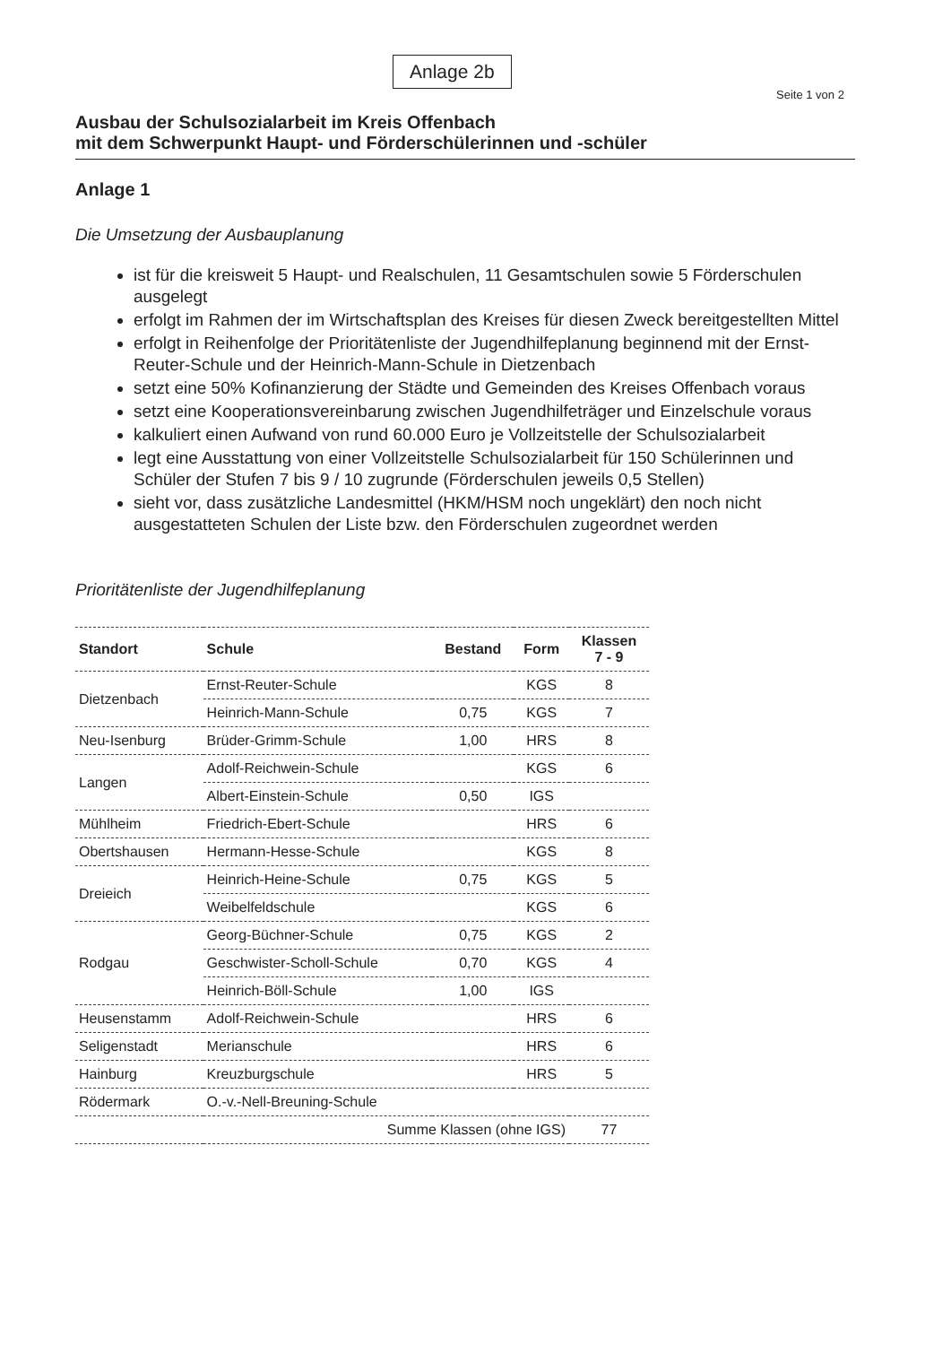Anlage 2b
Seite 1 von 2
Ausbau der Schulsozialarbeit im Kreis Offenbach
mit dem Schwerpunkt Haupt- und Förderschülerinnen und -schüler
Anlage 1
Die Umsetzung der Ausbauplanung
ist für die kreisweit 5 Haupt- und Realschulen, 11 Gesamtschulen sowie 5 Förderschulen ausgelegt
erfolgt im Rahmen der im Wirtschaftsplan des Kreises für diesen Zweck bereitgestellten Mittel
erfolgt in Reihenfolge der Prioritätenliste der Jugendhilfeplanung beginnend mit der Ernst-Reuter-Schule und der Heinrich-Mann-Schule in Dietzenbach
setzt eine 50% Kofinanzierung der Städte und Gemeinden des Kreises Offenbach voraus
setzt eine Kooperationsvereinbarung zwischen Jugendhilfeträger und Einzelschule voraus
kalkuliert einen Aufwand von rund 60.000 Euro je Vollzeitstelle der Schulsozialarbeit
legt eine Ausstattung von einer Vollzeitstelle Schulsozialarbeit für 150 Schülerinnen und Schüler der Stufen 7 bis 9 / 10 zugrunde (Förderschulen jeweils 0,5 Stellen)
sieht vor, dass zusätzliche Landesmittel (HKM/HSM noch ungeklärt) den noch nicht ausgestatteten Schulen der Liste bzw. den Förderschulen zugeordnet werden
Prioritätenliste der Jugendhilfeplanung
| Standort | Schule | Bestand | Form | Klassen 7 - 9 |
| --- | --- | --- | --- | --- |
| Dietzenbach | Ernst-Reuter-Schule | | KGS | 8 |
| | Heinrich-Mann-Schule | 0,75 | KGS | 7 |
| Neu-Isenburg | Brüder-Grimm-Schule | 1,00 | HRS | 8 |
| Langen | Adolf-Reichwein-Schule | | KGS | 6 |
| | Albert-Einstein-Schule | 0,50 | IGS | |
| Mühlheim | Friedrich-Ebert-Schule | | HRS | 6 |
| Obertshausen | Hermann-Hesse-Schule | | KGS | 8 |
| Dreieich | Heinrich-Heine-Schule | 0,75 | KGS | 5 |
| | Weibelfeldschule | | KGS | 6 |
| Rodgau | Georg-Büchner-Schule | 0,75 | KGS | 2 |
| | Geschwister-Scholl-Schule | 0,70 | KGS | 4 |
| | Heinrich-Böll-Schule | 1,00 | IGS | |
| Heusenstamm | Adolf-Reichwein-Schule | | HRS | 6 |
| Seligenstadt | Merianschule | | HRS | 6 |
| Hainburg | Kreuzburgschule | | HRS | 5 |
| Rödermark | O.-v.-Nell-Breuning-Schule | | | |
| Summe Klassen (ohne IGS) | | | | 77 |